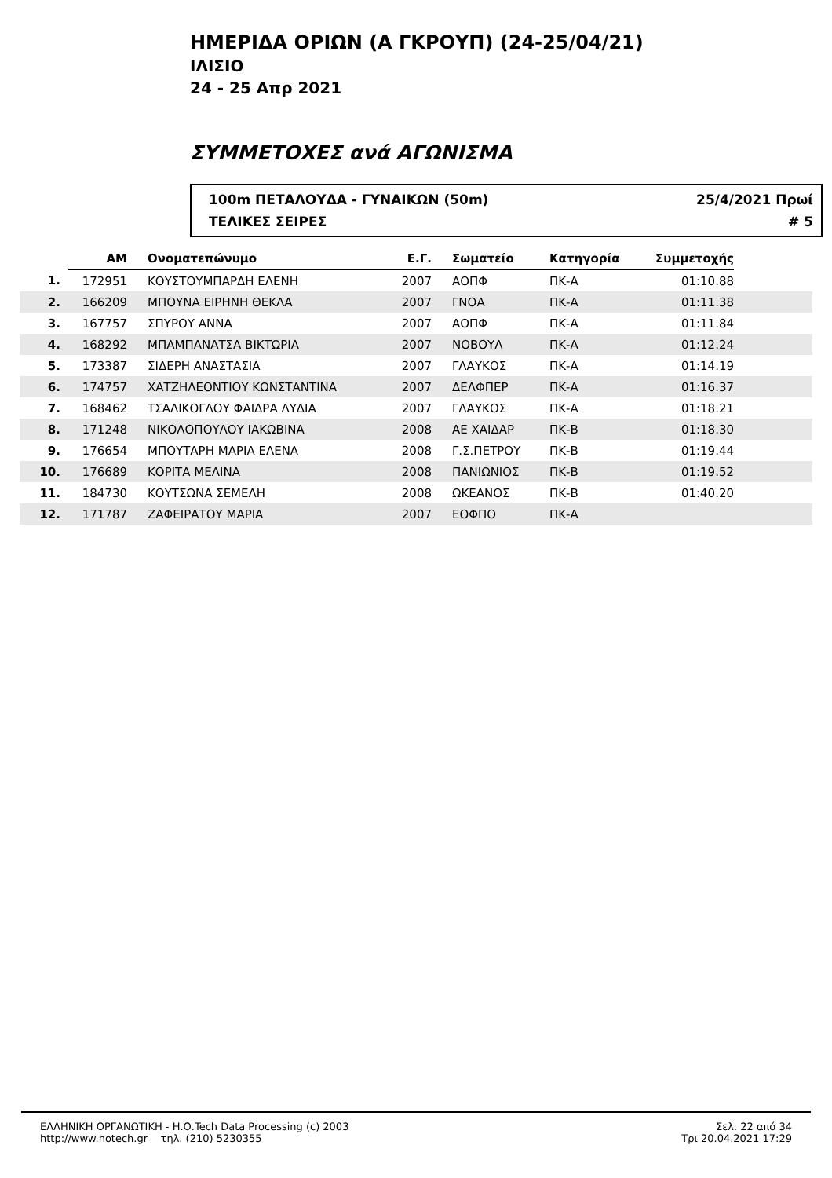ΗΜΕΡΙΔΑ ΟΡΙΩΝ (Α ΓΚΡΟΥΠ) (24-25/04/21)
ΙΛΙΣΙΟ
24 - 25 Απρ 2021
ΣΥΜΜΕΤΟΧΕΣ ανά ΑΓΩΝΙΣΜΑ
100m ΠΕΤΑΛΟΥΔΑ - ΓΥΝΑΙΚΩΝ (50m) 25/4/2021 Πρωί
ΤΕΛΙΚΕΣ ΣΕΙΡΕΣ # 5
| | ΑΜ | Ονοματεπώνυμο | Ε.Γ. | Σωματείο | Κατηγορία | Συμμετοχής | |
| --- | --- | --- | --- | --- | --- | --- | --- |
| 1. | 172951 | ΚΟΥΣΤΟΥΜΠΑΡΔΗ ΕΛΕΝΗ | 2007 | ΑΟΠΦ | ΠΚ-Α | 01:10.88 | |
| 2. | 166209 | ΜΠΟΥΝΑ ΕΙΡΗΝΗ ΘΕΚΛΑ | 2007 | ΓΝΟΑ | ΠΚ-Α | 01:11.38 | |
| 3. | 167757 | ΣΠΥΡΟΥ ΑΝΝΑ | 2007 | ΑΟΠΦ | ΠΚ-Α | 01:11.84 | |
| 4. | 168292 | ΜΠΑΜΠΑΝΑΤΣΑ ΒΙΚΤΩΡΙΑ | 2007 | ΝΟΒΟΥΛ | ΠΚ-Α | 01:12.24 | |
| 5. | 173387 | ΣΙΔΕΡΗ ΑΝΑΣΤΑΣΙΑ | 2007 | ΓΛΑΥΚΟΣ | ΠΚ-Α | 01:14.19 | |
| 6. | 174757 | ΧΑΤΖΗΛΕΟΝΤΙΟΥ ΚΩΝΣΤΑΝΤΙΝΑ | 2007 | ΔΕΛΦΠΕΡ | ΠΚ-Α | 01:16.37 | |
| 7. | 168462 | ΤΣΑΛΙΚΟΓΛΟΥ ΦΑΙΔΡΑ ΛΥΔΙΑ | 2007 | ΓΛΑΥΚΟΣ | ΠΚ-Α | 01:18.21 | |
| 8. | 171248 | ΝΙΚΟΛΟΠΟΥΛΟΥ ΙΑΚΩΒΙΝΑ | 2008 | ΑΕ ΧΑΙΔΑΡ | ΠΚ-Β | 01:18.30 | |
| 9. | 176654 | ΜΠΟΥΤΑΡΗ ΜΑΡΙΑ ΕΛΕΝΑ | 2008 | Γ.Σ.ΠΕΤΡΟΥ | ΠΚ-Β | 01:19.44 | |
| 10. | 176689 | ΚΟΡΙΤΑ ΜΕΛΙΝΑ | 2008 | ΠΑΝΙΩΝΙΟΣ | ΠΚ-Β | 01:19.52 | |
| 11. | 184730 | ΚΟΥΤΣΩΝΑ ΣΕΜΕΛΗ | 2008 | ΩΚΕΑΝΟΣ | ΠΚ-Β | 01:40.20 | |
| 12. | 171787 | ΖΑΦΕΙΡΑΤΟΥ ΜΑΡΙΑ | 2007 | ΕΟΦΠΟ | ΠΚ-Α | | |
ΕΛΛΗΝΙΚΗ ΟΡΓΑΝΩΤΙΚΗ - Η.Ο.Tech Data Processing (c) 2003
http://www.hotech.gr τηλ. (210) 5230355
Σελ. 22 από 34
Τρι 20.04.2021 17:29